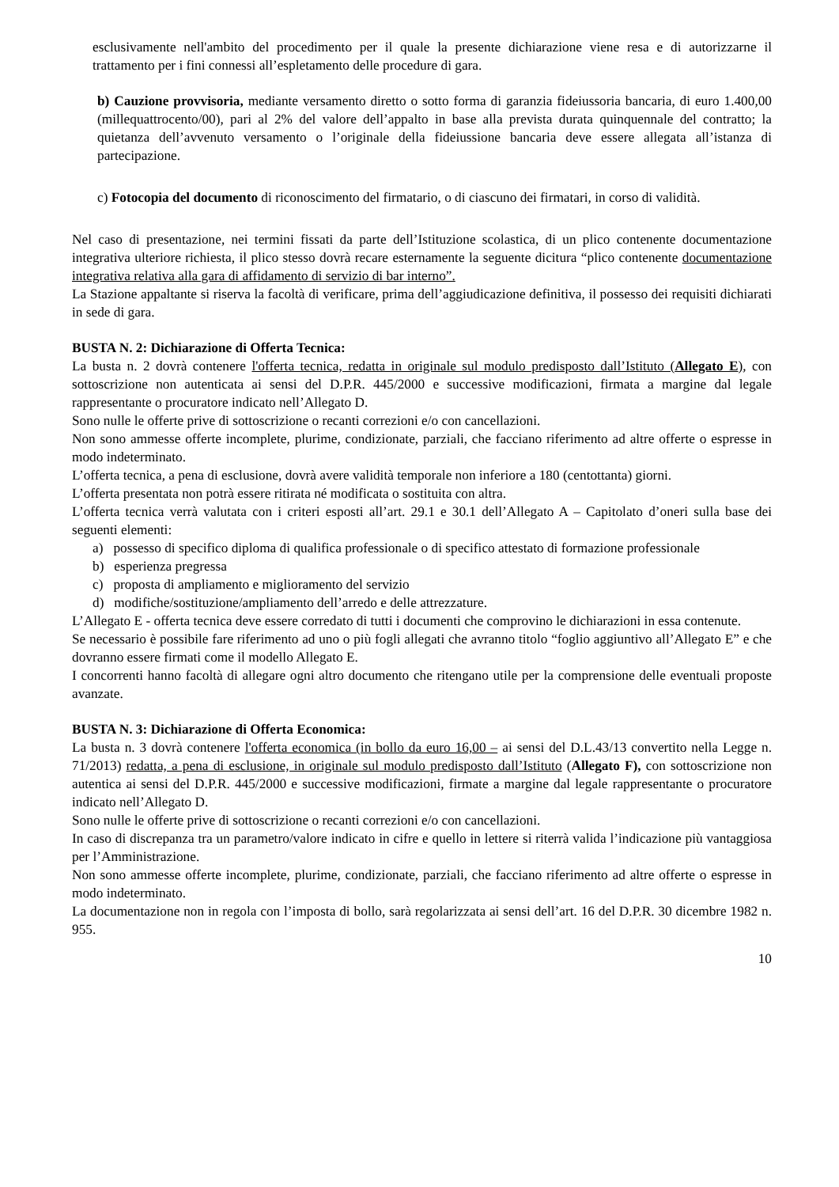esclusivamente nell'ambito del procedimento per il quale la presente dichiarazione viene resa e di autorizzarne il trattamento per i fini connessi all’espletamento delle procedure di gara.
b) Cauzione provvisoria, mediante versamento diretto o sotto forma di garanzia fideiussoria bancaria, di euro 1.400,00 (millequattrocento/00), pari al 2% del valore dell’appalto in base alla prevista durata quinquennale del contratto; la quietanza dell’avvenuto versamento o l’originale della fideiussione bancaria deve essere allegata all’istanza di partecipazione.
c) Fotocopia del documento di riconoscimento del firmatario, o di ciascuno dei firmatari, in corso di validità.
Nel caso di presentazione, nei termini fissati da parte dell’Istituzione scolastica, di un plico contenente documentazione integrativa ulteriore richiesta, il plico stesso dovrà recare esternamente la seguente dicitura “plico contenente documentazione integrativa relativa alla gara di affidamento di servizio di bar interno”.
La Stazione appaltante si riserva la facoltà di verificare, prima dell’aggiudicazione definitiva, il possesso dei requisiti dichiarati in sede di gara.
BUSTA N. 2: Dichiarazione di Offerta Tecnica:
La busta n. 2 dovrà contenere l'offerta tecnica, redatta in originale sul modulo predisposto dall’Istituto (Allegato E), con sottoscrizione non autenticata ai sensi del D.P.R. 445/2000 e successive modificazioni, firmata a margine dal legale rappresentante o procuratore indicato nell’Allegato D.
Sono nulle le offerte prive di sottoscrizione o recanti correzioni e/o con cancellazioni.
Non sono ammesse offerte incomplete, plurime, condizionate, parziali, che facciano riferimento ad altre offerte o espresse in modo indeterminato.
L’offerta tecnica, a pena di esclusione, dovrà avere validità temporale non inferiore a 180 (centottanta) giorni.
L’offerta presentata non potrà essere ritirata né modificata o sostituita con altra.
L’offerta tecnica verrà valutata con i criteri esposti all’art. 29.1 e 30.1 dell’Allegato A – Capitolato d’oneri sulla base dei seguenti elementi:
a) possesso di specifico diploma di qualifica professionale o di specifico attestato di formazione professionale
b) esperienza pregressa
c) proposta di ampliamento e miglioramento del servizio
d) modifiche/sostituzione/ampliamento dell’arredo e delle attrezzature.
L’Allegato E - offerta tecnica deve essere corredato di tutti i documenti che comprovino le dichiarazioni in essa contenute.
Se necessario è possibile fare riferimento ad uno o più fogli allegati che avranno titolo “foglio aggiuntivo all’Allegato E” e che dovranno essere firmati come il modello Allegato E.
I concorrenti hanno facoltà di allegare ogni altro documento che ritengano utile per la comprensione delle eventuali proposte avanzate.
BUSTA N. 3: Dichiarazione di Offerta Economica:
La busta n. 3 dovrà contenere l'offerta economica (in bollo da euro 16,00 – ai sensi del D.L.43/13 convertito nella Legge n. 71/2013) redatta, a pena di esclusione, in originale sul modulo predisposto dall’Istituto (Allegato F), con sottoscrizione non autentica ai sensi del D.P.R. 445/2000 e successive modificazioni, firmate a margine dal legale rappresentante o procuratore indicato nell’Allegato D.
Sono nulle le offerte prive di sottoscrizione o recanti correzioni e/o con cancellazioni.
In caso di discrepanza tra un parametro/valore indicato in cifre e quello in lettere si riterrà valida l’indicazione più vantaggiosa per l’Amministrazione.
Non sono ammesse offerte incomplete, plurime, condizionate, parziali, che facciano riferimento ad altre offerte o espresse in modo indeterminato.
La documentazione non in regola con l’imposta di bollo, sarà regolarizzata ai sensi dell’art. 16 del D.P.R. 30 dicembre 1982 n. 955.
10